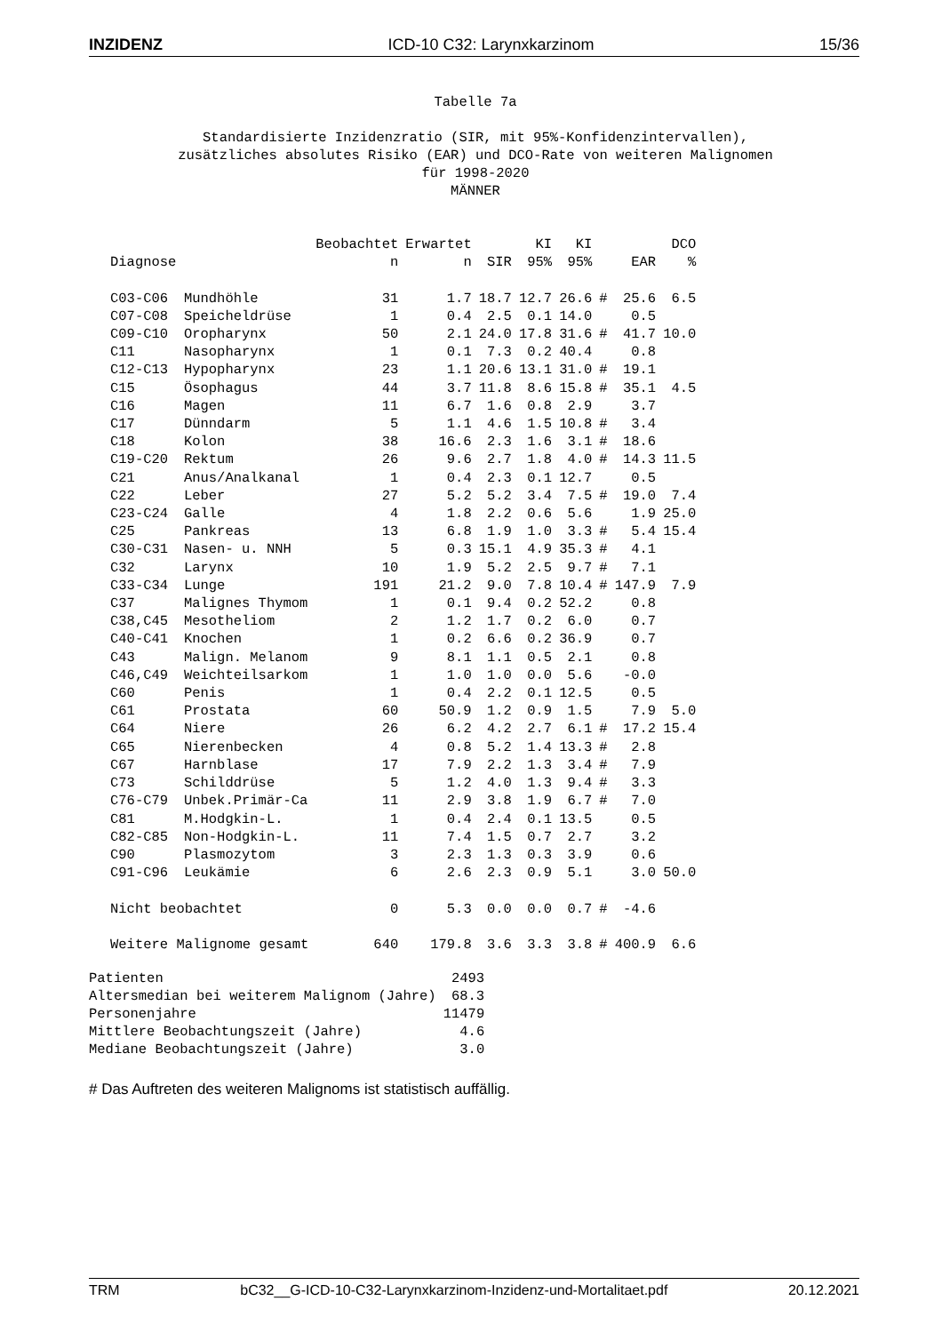INZIDENZ ICD-10 C32: Larynxkarzinom 15/36
Tabelle 7a
Standardisierte Inzidenzratio (SIR, mit 95%-Konfidenzintervallen),
zusätzliches absolutes Risiko (EAR) und DCO-Rate von weiteren Malignomen
für 1998-2020
MÄNNER
| | | Beobachtet | Erwartet | | KI | KI | | | DCO |
| --- | --- | --- | --- | --- | --- | --- | --- | --- | --- |
| Diagnose | | n | n | SIR | 95% | 95% | | EAR | % |
| C03-C06 | Mundhöhle | 31 | 1.7 | 18.7 | 12.7 | 26.6 | # | 25.6 | 6.5 |
| C07-C08 | Speicheldrüse | 1 | 0.4 | 2.5 | 0.1 | 14.0 | | 0.5 | |
| C09-C10 | Oropharynx | 50 | 2.1 | 24.0 | 17.8 | 31.6 | # | 41.7 | 10.0 |
| C11 | Nasopharynx | 1 | 0.1 | 7.3 | 0.2 | 40.4 | | 0.8 | |
| C12-C13 | Hypopharynx | 23 | 1.1 | 20.6 | 13.1 | 31.0 | # | 19.1 | |
| C15 | Ösophagus | 44 | 3.7 | 11.8 | 8.6 | 15.8 | # | 35.1 | 4.5 |
| C16 | Magen | 11 | 6.7 | 1.6 | 0.8 | 2.9 | | 3.7 | |
| C17 | Dünndarm | 5 | 1.1 | 4.6 | 1.5 | 10.8 | # | 3.4 | |
| C18 | Kolon | 38 | 16.6 | 2.3 | 1.6 | 3.1 | # | 18.6 | |
| C19-C20 | Rektum | 26 | 9.6 | 2.7 | 1.8 | 4.0 | # | 14.3 | 11.5 |
| C21 | Anus/Analkanal | 1 | 0.4 | 2.3 | 0.1 | 12.7 | | 0.5 | |
| C22 | Leber | 27 | 5.2 | 5.2 | 3.4 | 7.5 | # | 19.0 | 7.4 |
| C23-C24 | Galle | 4 | 1.8 | 2.2 | 0.6 | 5.6 | | 1.9 | 25.0 |
| C25 | Pankreas | 13 | 6.8 | 1.9 | 1.0 | 3.3 | # | 5.4 | 15.4 |
| C30-C31 | Nasen- u. NNH | 5 | 0.3 | 15.1 | 4.9 | 35.3 | # | 4.1 | |
| C32 | Larynx | 10 | 1.9 | 5.2 | 2.5 | 9.7 | # | 7.1 | |
| C33-C34 | Lunge | 191 | 21.2 | 9.0 | 7.8 | 10.4 | # | 147.9 | 7.9 |
| C37 | Malignes Thymom | 1 | 0.1 | 9.4 | 0.2 | 52.2 | | 0.8 | |
| C38,C45 | Mesotheliom | 2 | 1.2 | 1.7 | 0.2 | 6.0 | | 0.7 | |
| C40-C41 | Knochen | 1 | 0.2 | 6.6 | 0.2 | 36.9 | | 0.7 | |
| C43 | Malign. Melanom | 9 | 8.1 | 1.1 | 0.5 | 2.1 | | 0.8 | |
| C46,C49 | Weichteilsarkom | 1 | 1.0 | 1.0 | 0.0 | 5.6 | | -0.0 | |
| C60 | Penis | 1 | 0.4 | 2.2 | 0.1 | 12.5 | | 0.5 | |
| C61 | Prostata | 60 | 50.9 | 1.2 | 0.9 | 1.5 | | 7.9 | 5.0 |
| C64 | Niere | 26 | 6.2 | 4.2 | 2.7 | 6.1 | # | 17.2 | 15.4 |
| C65 | Nierenbecken | 4 | 0.8 | 5.2 | 1.4 | 13.3 | # | 2.8 | |
| C67 | Harnblase | 17 | 7.9 | 2.2 | 1.3 | 3.4 | # | 7.9 | |
| C73 | Schilddrüse | 5 | 1.2 | 4.0 | 1.3 | 9.4 | # | 3.3 | |
| C76-C79 | Unbek.Primär-Ca | 11 | 2.9 | 3.8 | 1.9 | 6.7 | # | 7.0 | |
| C81 | M.Hodgkin-L. | 1 | 0.4 | 2.4 | 0.1 | 13.5 | | 0.5 | |
| C82-C85 | Non-Hodgkin-L. | 11 | 7.4 | 1.5 | 0.7 | 2.7 | | 3.2 | |
| C90 | Plasmozytom | 3 | 2.3 | 1.3 | 0.3 | 3.9 | | 0.6 | |
| C91-C96 | Leukämie | 6 | 2.6 | 2.3 | 0.9 | 5.1 | | 3.0 | 50.0 |
| Nicht beobachtet | | 0 | 5.3 | 0.0 | 0.0 | 0.7 | # | -4.6 | |
| Weitere Malignome gesamt | | 640 | 179.8 | 3.6 | 3.3 | 3.8 | # | 400.9 | 6.6 |
| Patienten | 2493 |
| Altersmedian bei weiterem Malignom (Jahre) | 68.3 |
| Personenjahre | 11479 |
| Mittlere Beobachtungszeit (Jahre) | 4.6 |
| Mediane Beobachtungszeit (Jahre) | 3.0 |
# Das Auftreten des weiteren Malignoms ist statistisch auffällig.
TRM bC32__G-ICD-10-C32-Larynxkarzinom-Inzidenz-und-Mortalitaet.pdf 20.12.2021